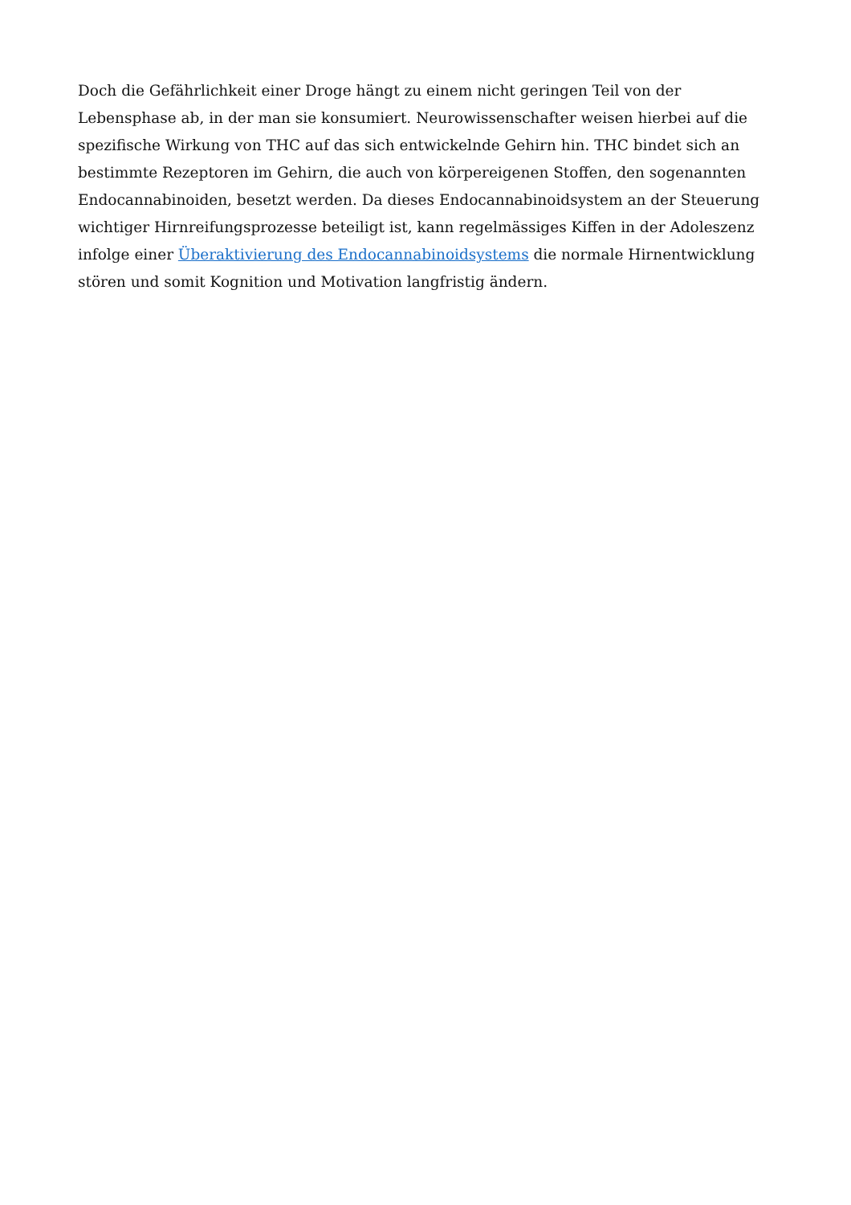Doch die Gefährlichkeit einer Droge hängt zu einem nicht geringen Teil von der Lebensphase ab, in der man sie konsumiert. Neurowissenschafter weisen hierbei auf die spezifische Wirkung von THC auf das sich entwickelnde Gehirn hin. THC bindet sich an bestimmte Rezeptoren im Gehirn, die auch von körpereigenen Stoffen, den sogenannten Endocannabinoiden, besetzt werden. Da dieses Endocannabinoidsystem an der Steuerung wichtiger Hirnreifungsprozesse beteiligt ist, kann regelmässiges Kiffen in der Adoleszenz infolge einer Überaktivierung des Endocannabinoidsystems die normale Hirnentwicklung stören und somit Kognition und Motivation langfristig ändern.